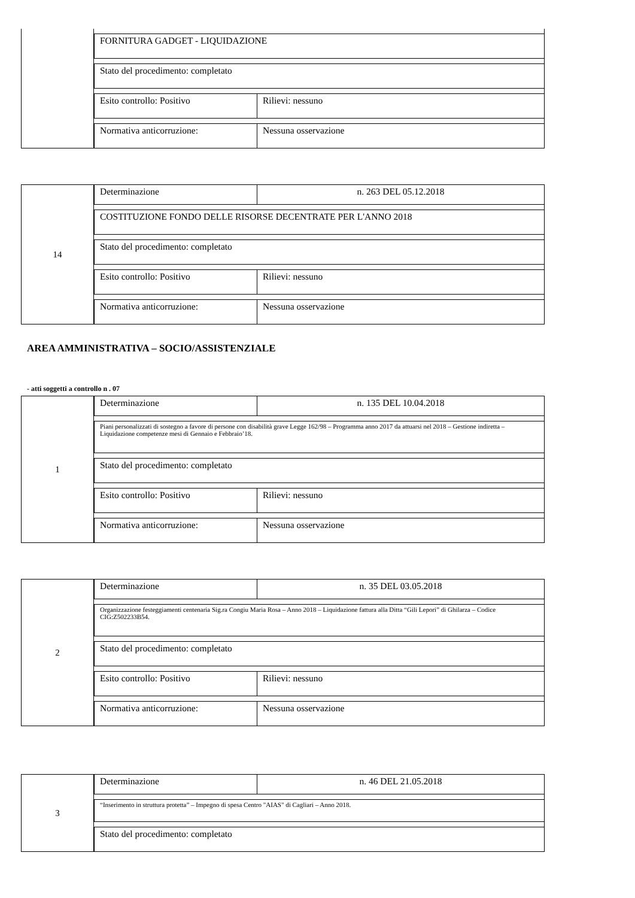FORNITURA GADGET - LIQUIDAZIONE
Stato del procedimento: completato
Esito controllo: Positivo Rilievi: nessuno
Normativa anticorruzione: Nessuna osservazione
14
Determinazione n. 263 DEL 05.12.2018
COSTITUZIONE FONDO DELLE RISORSE DECENTRATE PER L'ANNO 2018
Stato del procedimento: completato
Esito controllo: Positivo Rilievi: nessuno
Normativa anticorruzione: Nessuna osservazione
AREA AMMINISTRATIVA – SOCIO/ASSISTENZIALE
- atti soggetti a controllo n . 07
1
Determinazione n. 135 DEL 10.04.2018
Piani personalizzati di sostegno a favore di persone con disabilità grave Legge 162/98 – Programma anno 2017 da attuarsi nel 2018 – Gestione indiretta – Liquidazione competenze mesi di Gennaio e Febbraio’18.
Stato del procedimento: completato
Esito controllo: Positivo Rilievi: nessuno
Normativa anticorruzione: Nessuna osservazione
2
Determinazione n. 35 DEL 03.05.2018
Organizzazione festeggiamenti centenaria Sig.ra Congiu Maria Rosa – Anno 2018 – Liquidazione fattura alla Ditta “Gili Lepori” di Ghilarza – Codice CIG:Z502233B54.
Stato del procedimento: completato
Esito controllo: Positivo Rilievi: nessuno
Normativa anticorruzione: Nessuna osservazione
3
Determinazione n. 46 DEL 21.05.2018
“Inserimento in struttura protetta” – Impegno di spesa Centro "AIAS" di Cagliari – Anno 2018.
Stato del procedimento: completato